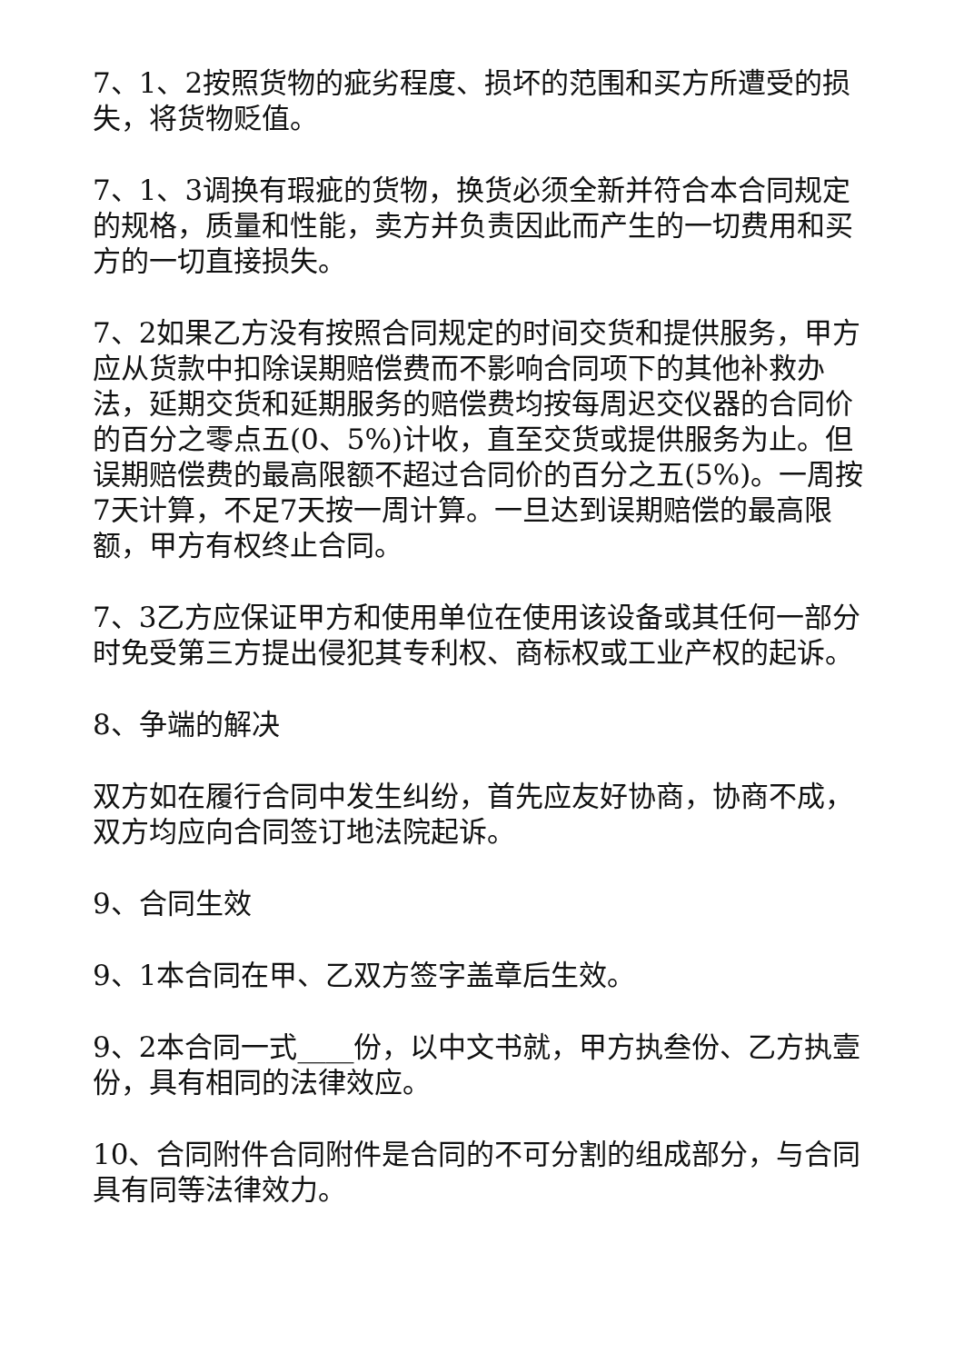7、1、2按照货物的疵劣程度、损坏的范围和买方所遭受的损失，将货物贬值。
7、1、3调换有瑕疵的货物，换货必须全新并符合本合同规定的规格，质量和性能，卖方并负责因此而产生的一切费用和买方的一切直接损失。
7、2如果乙方没有按照合同规定的时间交货和提供服务，甲方应从货款中扣除误期赔偿费而不影响合同项下的其他补救办法，延期交货和延期服务的赔偿费均按每周迟交仪器的合同价的百分之零点五(0、5%)计收，直至交货或提供服务为止。但误期赔偿费的最高限额不超过合同价的百分之五(5%)。一周按7天计算，不足7天按一周计算。一旦达到误期赔偿的最高限额，甲方有权终止合同。
7、3乙方应保证甲方和使用单位在使用该设备或其任何一部分时免受第三方提出侵犯其专利权、商标权或工业产权的起诉。
8、争端的解决
双方如在履行合同中发生纠纷，首先应友好协商，协商不成，双方均应向合同签订地法院起诉。
9、合同生效
9、1本合同在甲、乙双方签字盖章后生效。
9、2本合同一式____份，以中文书就，甲方执叁份、乙方执壹份，具有相同的法律效应。
10、合同附件合同附件是合同的不可分割的组成部分，与合同具有同等法律效力。